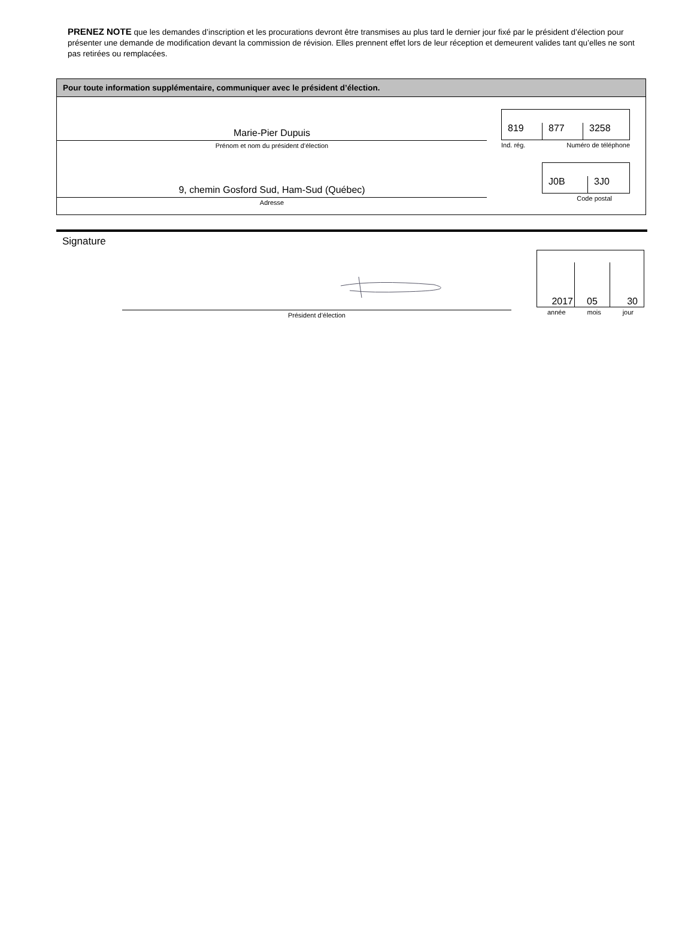PRENEZ NOTE que les demandes d’inscription et les procurations devront être transmises au plus tard le dernier jour fixé par le président d’élection pour présenter une demande de modification devant la commission de révision. Elles prennent effet lors de leur réception et demeurent valides tant qu’elles ne sont pas retirées ou remplacées.
Pour toute information supplémentaire, communiquer avec le président d’élection.
Marie-Pier Dupuis
Prénom et nom du président d’élection
819
877
3258
Ind. rég. Numéro de téléphone
9, chemin Gosford Sud, Ham-Sud (Québec)
Adresse
J0B
3J0
Code postal
Signature
Président d’élection
2017
05
30
année mois jour